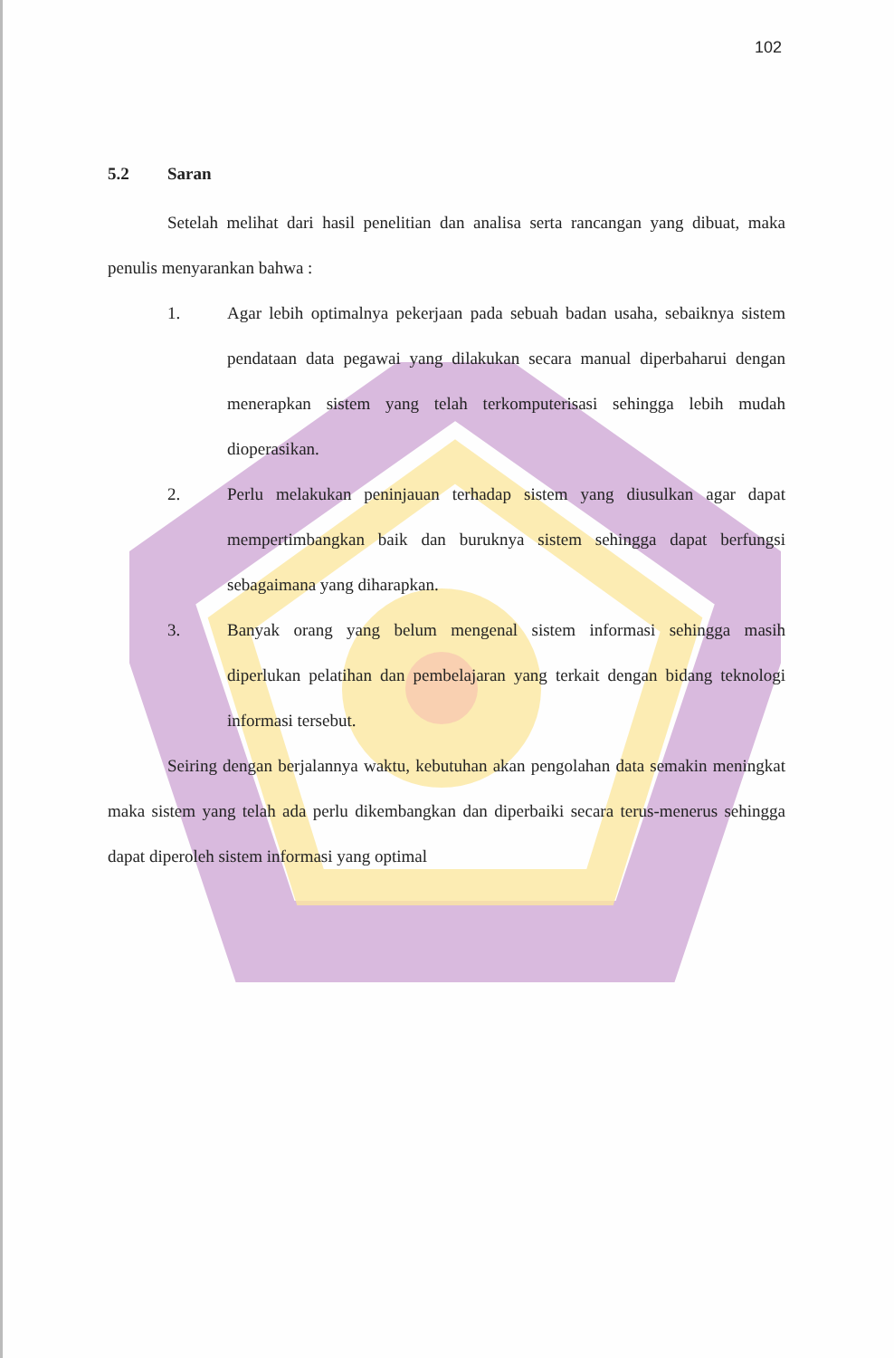102
5.2 Saran
Setelah melihat dari hasil penelitian dan analisa serta rancangan yang dibuat, maka penulis menyarankan bahwa :
1. Agar lebih optimalnya pekerjaan pada sebuah badan usaha, sebaiknya sistem pendataan data pegawai yang dilakukan secara manual diperbaharui dengan menerapkan sistem yang telah terkomputerisasi sehingga lebih mudah dioperasikan.
2. Perlu melakukan peninjauan terhadap sistem yang diusulkan agar dapat mempertimbangkan baik dan buruknya sistem sehingga dapat berfungsi sebagaimana yang diharapkan.
3. Banyak orang yang belum mengenal sistem informasi sehingga masih diperlukan pelatihan dan pembelajaran yang terkait dengan bidang teknologi informasi tersebut.
Seiring dengan berjalannya waktu, kebutuhan akan pengolahan data semakin meningkat maka sistem yang telah ada perlu dikembangkan dan diperbaiki secara terus-menerus sehingga dapat diperoleh sistem informasi yang optimal